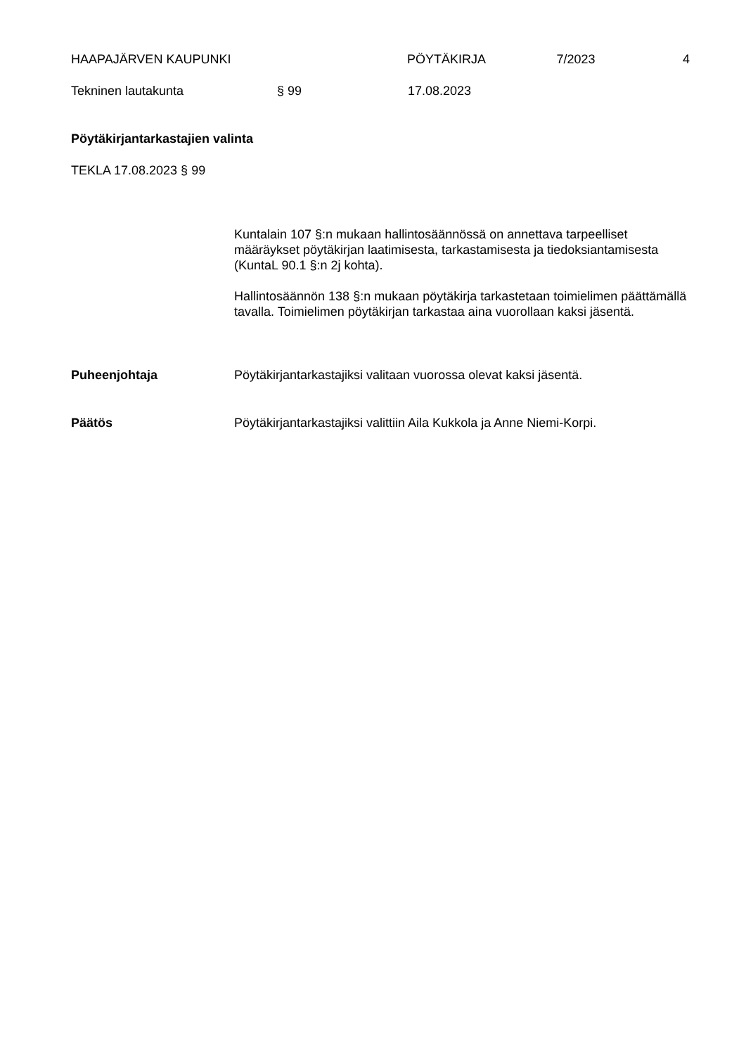HAAPAJÄRVEN KAUPUNKI PÖYTÄKIRJA 7/2023 4
Tekninen lautakunta § 99 17.08.2023
Pöytäkirjantarkastajien valinta
TEKLA 17.08.2023 § 99
Kuntalain 107 §:n mukaan hallintosäännössä on annettava tarpeelliset määräykset pöytäkirjan laatimisesta, tarkastamisesta ja tiedoksiantamisesta (KuntaL 90.1 §:n 2j kohta).
Hallintosäännön 138 §:n mukaan pöytäkirja tarkastetaan toimielimen päättämällä tavalla. Toimielimen pöytäkirjan tarkastaa aina vuorollaan kaksi jäsentä.
Puheenjohtaja Pöytäkirjantarkastajiksi valitaan vuorossa olevat kaksi jäsentä.
Päätös Pöytäkirjantarkastajiksi valittiin Aila Kukkola ja Anne Niemi-Korpi.